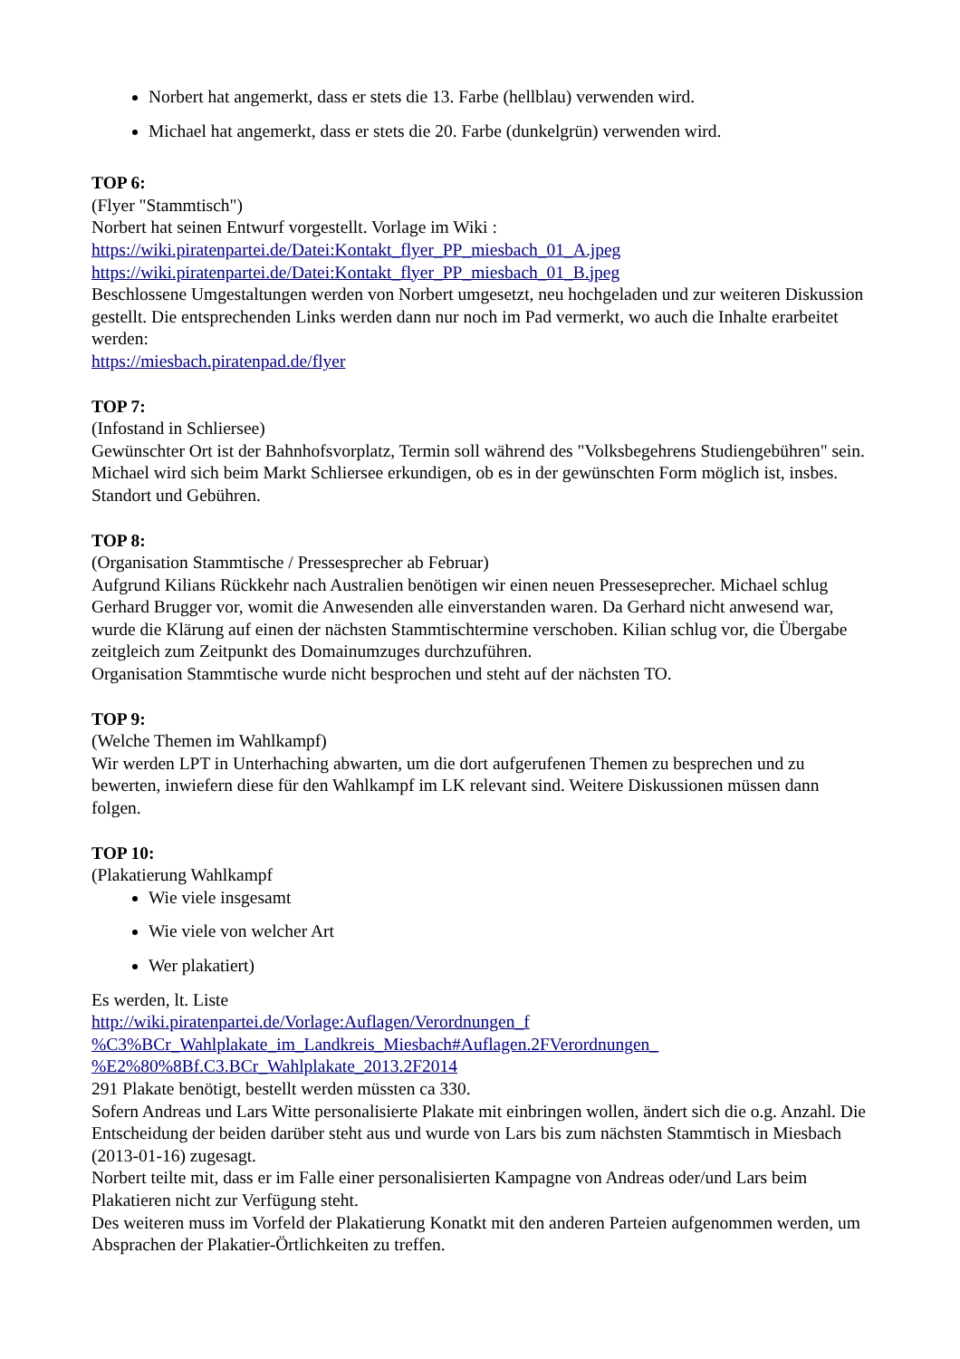Norbert hat angemerkt, dass er stets die 13. Farbe (hellblau) verwenden wird.
Michael hat angemerkt, dass er stets die 20. Farbe (dunkelgrün) verwenden wird.
TOP 6:
(Flyer "Stammtisch")
Norbert hat seinen Entwurf vorgestellt. Vorlage im Wiki :
https://wiki.piratenpartei.de/Datei:Kontakt_flyer_PP_miesbach_01_A.jpeg
https://wiki.piratenpartei.de/Datei:Kontakt_flyer_PP_miesbach_01_B.jpeg
Beschlossene Umgestaltungen werden von Norbert umgesetzt, neu hochgeladen und zur weiteren Diskussion gestellt. Die entsprechenden Links werden dann nur noch im Pad vermerkt, wo auch die Inhalte erarbeitet werden:
https://miesbach.piratenpad.de/flyer
TOP 7:
(Infostand in Schliersee)
Gewünschter Ort ist der Bahnhofsvorplatz, Termin soll während des "Volksbegehrens Studiengebühren" sein. Michael wird sich beim Markt Schliersee erkundigen, ob es in der gewünschten Form möglich ist, insbes. Standort und Gebühren.
TOP 8:
(Organisation Stammtische / Pressesprecher ab Februar)
Aufgrund Kilians Rückkehr nach Australien benötigen wir einen neuen Presseseprecher. Michael schlug Gerhard Brugger vor, womit die Anwesenden alle einverstanden waren. Da Gerhard nicht anwesend war, wurde die Klärung auf einen der nächsten Stammtischtermine verschoben. Kilian schlug vor, die Übergabe zeitgleich zum Zeitpunkt des Domainumzuges durchzuführen.
Organisation Stammtische wurde nicht besprochen und steht auf der nächsten TO.
TOP 9:
(Welche Themen im Wahlkampf)
Wir werden LPT in Unterhaching abwarten, um die dort aufgerufenen Themen zu besprechen und zu bewerten, inwiefern diese für den Wahlkampf im LK relevant sind. Weitere Diskussionen müssen dann folgen.
TOP 10:
(Plakatierung Wahlkampf
Wie viele insgesamt
Wie viele von welcher Art
Wer plakatiert)
Es werden, lt. Liste
http://wiki.piratenpartei.de/Vorlage:Auflagen/Verordnungen_f
%C3%BCr_Wahlplakate_im_Landkreis_Miesbach#Auflagen.2FVerordnungen_
%E2%80%8Bf.C3.BCr_Wahlplakate_2013.2F2014
291 Plakate benötigt, bestellt werden müssten ca 330.
Sofern Andreas und Lars Witte personalisierte Plakate mit einbringen wollen, ändert sich die o.g. Anzahl. Die Entscheidung der beiden darüber steht aus und wurde von Lars bis zum nächsten Stammtisch in Miesbach (2013-01-16) zugesagt.
Norbert teilte mit, dass er im Falle einer personalisierten Kampagne von Andreas oder/und Lars beim Plakatieren nicht zur Verfügung steht.
Des weiteren muss im Vorfeld der Plakatierung Konatkt mit den anderen Parteien aufgenommen werden, um Absprachen der Plakatier-Örtlichkeiten zu treffen.